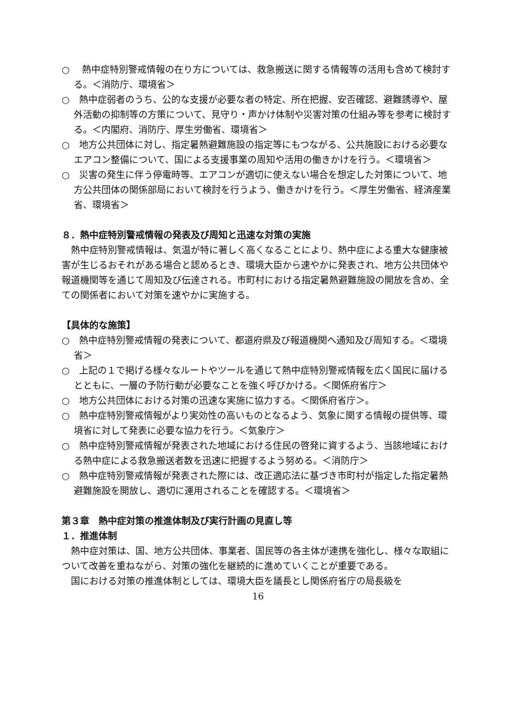○　 熱中症特別警戒情報の在り方については、救急搬送に関する情報等の活用も含めて検討する。＜消防庁、環境省＞
○　熱中症弱者のうち、公的な支援が必要な者の特定、所在把握、安否確認、避難誘導や、屋外活動の抑制等の方策について、見守り・声かけ体制や災害対策の仕組み等を参考に検討する。＜内閣府、消防庁、厚生労働省、環境省＞
○　地方公共団体に対し、指定暑熱避難施設の指定等にもつながる、公共施設における必要なエアコン整備について、国による支援事業の周知や活用の働きかけを行う。＜環境省＞
○　災害の発生に伴う停電時等、エアコンが適切に使えない場合を想定した対策について、地方公共団体の関係部局において検討を行うよう、働きかけを行う。＜厚生労働省、経済産業省、環境省＞
８．熱中症特別警戒情報の発表及び周知と迅速な対策の実施
　熱中症特別警戒情報は、気温が特に著しく高くなることにより、熱中症による重大な健康被害が生じるおそれがある場合と認めるとき、環境大臣から速やかに発表され、地方公共団体や報道機関等を通じて周知及び伝達される。市町村における指定暑熱避難施設の開放を含め、全ての関係者において対策を速やかに実施する。
【具体的な施策】
○　熱中症特別警戒情報の発表について、都道府県及び報道機関へ通知及び周知する。＜環境省＞
○　上記の１で掲げる様々なルートやツールを通じて熱中症特別警戒情報を広く国民に届けるとともに、一層の予防行動が必要なことを強く呼びかける。＜関係府省庁＞
○　地方公共団体における対策の迅速な実施に協力する。＜関係府省庁＞。
○　熱中症特別警戒情報がより実効性の高いものとなるよう、気象に関する情報の提供等、環境省に対して発表に必要な協力を行う。＜気象庁＞
○　熱中症特別警戒情報が発表された地域における住民の啓発に資するよう、当該地域における熱中症による救急搬送者数を迅速に把握するよう努める。＜消防庁＞
○　熱中症特別警戒情報が発表された際には、改正適応法に基づき市町村が指定した指定暑熱避難施設を開放し、適切に運用されることを確認する。＜環境省＞
第３章　熱中症対策の推進体制及び実行計画の見直し等
１．推進体制
　熱中症対策は、国、地方公共団体、事業者、国民等の各主体が連携を強化し、様々な取組について改善を重ねながら、対策の強化を継続的に進めていくことが重要である。
　国における対策の推進体制としては、環境大臣を議長とし関係府省庁の局長級を
16